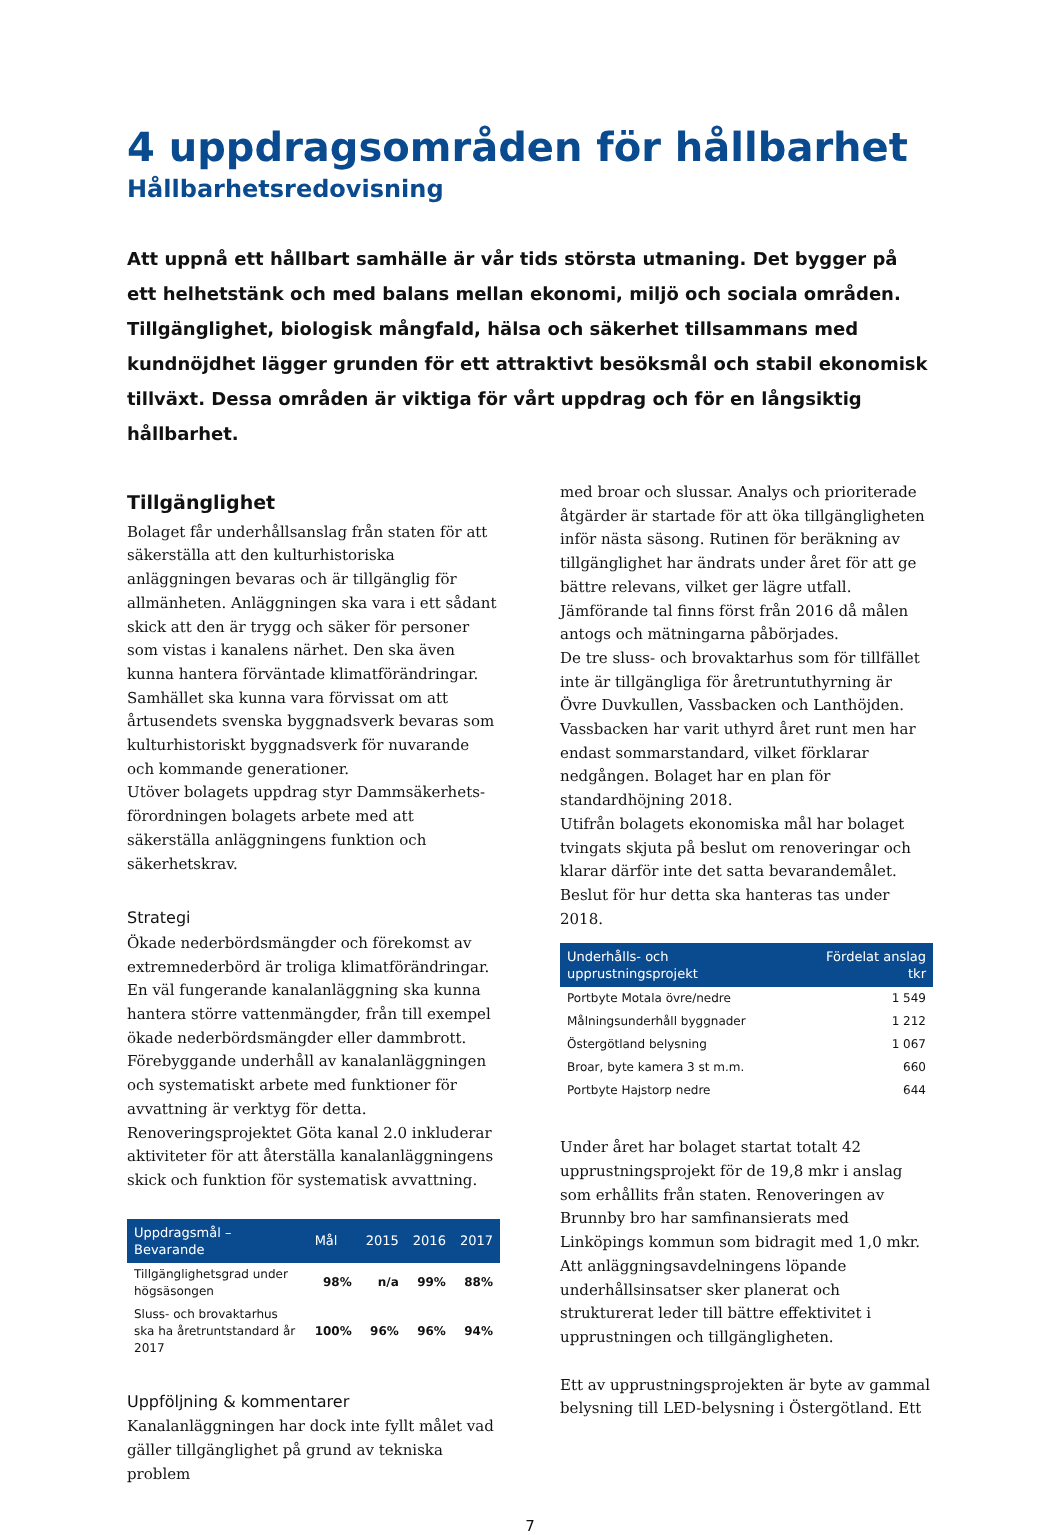4 uppdragsområden för hållbarhet
Hållbarhetsredovisning
Att uppnå ett hållbart samhälle är vår tids största utmaning. Det bygger på ett helhetstänk och med balans mellan ekonomi, miljö och sociala områden. Tillgänglighet, biologisk mångfald, hälsa och säkerhet tillsammans med kundnöjdhet lägger grunden för ett attraktivt besöksmål och stabil ekonomisk tillväxt. Dessa områden är viktiga för vårt uppdrag och för en långsiktig hållbarhet.
Tillgänglighet
Bolaget får underhållsanslag från staten för att säkerställa att den kulturhistoriska anläggningen bevaras och är tillgänglig för allmänheten. Anläggningen ska vara i ett sådant skick att den är trygg och säker för personer som vistas i kanalens närhet. Den ska även kunna hantera förväntade klimatförändringar. Samhället ska kunna vara förvissat om att årtusendets svenska byggnadsverk bevaras som kulturhistoriskt byggnadsverk för nuvarande och kommande generationer.
Utöver bolagets uppdrag styr Dammsäkerhets-förordningen bolagets arbete med att säkerställa anläggningens funktion och säkerhetskrav.
Strategi
Ökade nederbördsmängder och förekomst av extremnederbörd är troliga klimatförändringar. En väl fungerande kanalanläggning ska kunna hantera större vattenmängder, från till exempel ökade nederbördsmängder eller dammbrott.
Förebyggande underhåll av kanalanläggningen och systematiskt arbete med funktioner för avvattning är verktyg för detta. Renoveringsprojektet Göta kanal 2.0 inkluderar aktiviteter för att återställa kanalanläggningens skick och funktion för systematisk avvattning.
| Uppdragsmål – Bevarande | Mål | 2015 | 2016 | 2017 |
| --- | --- | --- | --- | --- |
| Tillgänglighetsgrad under högsäsongen | 98% | n/a | 99% | 88% |
| Sluss- och brovaktarhus ska ha åretruntstandard år 2017 | 100% | 96% | 96% | 94% |
Uppföljning & kommentarer
Kanalanläggningen har dock inte fyllt målet vad gäller tillgänglighet på grund av tekniska problem
med broar och slussar. Analys och prioriterade åtgärder är startade för att öka tillgängligheten inför nästa säsong. Rutinen för beräkning av tillgänglighet har ändrats under året för att ge bättre relevans, vilket ger lägre utfall. Jämförande tal finns först från 2016 då målen antogs och mätningarna påbörjades.
De tre sluss- och brovaktarhus som för tillfället inte är tillgängliga för åretruntuthyrning är Övre Duvkullen, Vassbacken och Lanthöjden. Vassbacken har varit uthyrd året runt men har endast sommarstandard, vilket förklarar nedgången. Bolaget har en plan för standardhöjning 2018.
Utifrån bolagets ekonomiska mål har bolaget tvingats skjuta på beslut om renoveringar och klarar därför inte det satta bevarandemålet. Beslut för hur detta ska hanteras tas under 2018.
| Underhålls- och upprustningsprojekt | Fördelat anslag tkr |
| --- | --- |
| Portbyte Motala övre/nedre | 1 549 |
| Målningsunderhåll byggnader | 1 212 |
| Östergötland belysning | 1 067 |
| Broar, byte kamera 3 st m.m. | 660 |
| Portbyte Hajstorp nedre | 644 |
Under året har bolaget startat totalt 42 upprustningsprojekt för de 19,8 mkr i anslag som erhållits från staten. Renoveringen av Brunnby bro har samfinansierats med Linköpings kommun som bidragit med 1,0 mkr. Att anläggningsavdelningens löpande underhållsinsatser sker planerat och strukturerat leder till bättre effektivitet i upprustningen och tillgängligheten.
Ett av upprustningsprojekten är byte av gammal belysning till LED-belysning i Östergötland. Ett
7